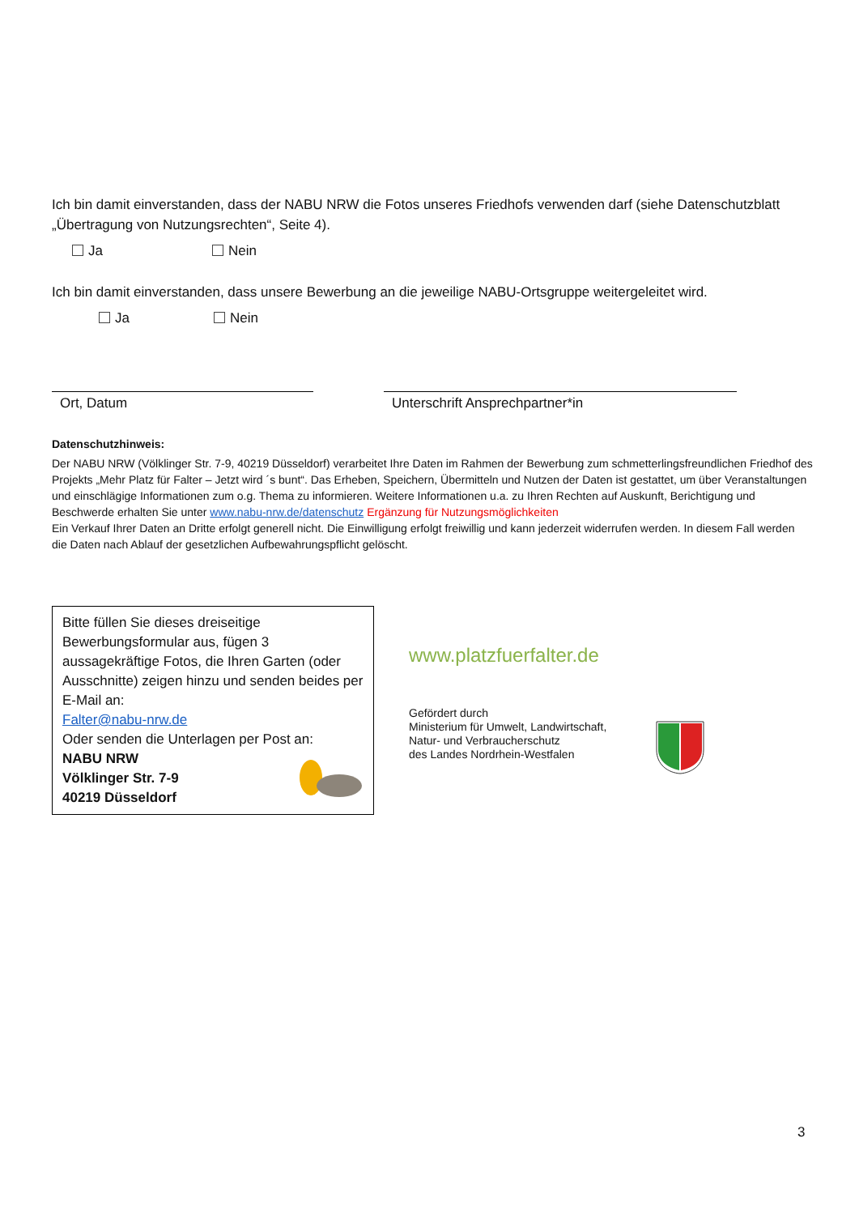Ich bin damit einverstanden, dass der NABU NRW die Fotos unseres Friedhofs verwenden darf (siehe Datenschutzblatt „Übertragung von Nutzungsrechten“, Seite 4).
Ja Nein
Ich bin damit einverstanden, dass unsere Bewerbung an die jeweilige NABU-Ortsgruppe weitergeleitet wird.
Ja Nein
Ort, Datum Unterschrift Ansprechpartner*in
Datenschutzhinweis:
Der NABU NRW (Völklinger Str. 7-9, 40219 Düsseldorf) verarbeitet Ihre Daten im Rahmen der Bewerbung zum schmetterlingsfreundlichen Friedhof des Projekts „Mehr Platz für Falter – Jetzt wird ´s bunt“. Das Erheben, Speichern, Übermitteln und Nutzen der Daten ist gestattet, um über Veranstaltungen und einschlägige Informationen zum o.g. Thema zu informieren. Weitere Informationen u.a. zu Ihren Rechten auf Auskunft, Berichtigung und Beschwerde erhalten Sie unter www.nabu-nrw.de/datenschutz Ergänzung für Nutzungsmöglichkeiten
Ein Verkauf Ihrer Daten an Dritte erfolgt generell nicht. Die Einwilligung erfolgt freiwillig und kann jederzeit widerrufen werden. In diesem Fall werden die Daten nach Ablauf der gesetzlichen Aufbewahrungspflicht gelöscht.
Bitte füllen Sie dieses dreiseitige Bewerbungsformular aus, fügen 3 aussagekräftige Fotos, die Ihren Garten (oder Ausschnitte) zeigen hinzu und senden beides per E-Mail an:
Falter@nabu-nrw.de
Oder senden die Unterlagen per Post an:
NABU NRW
Völklinger Str. 7-9
40219 Düsseldorf
www.platzfuerfalter.de
Gefördert durch
Ministerium für Umwelt, Landwirtschaft,
Natur- und Verbraucherschutz
des Landes Nordrhein-Westfalen
3